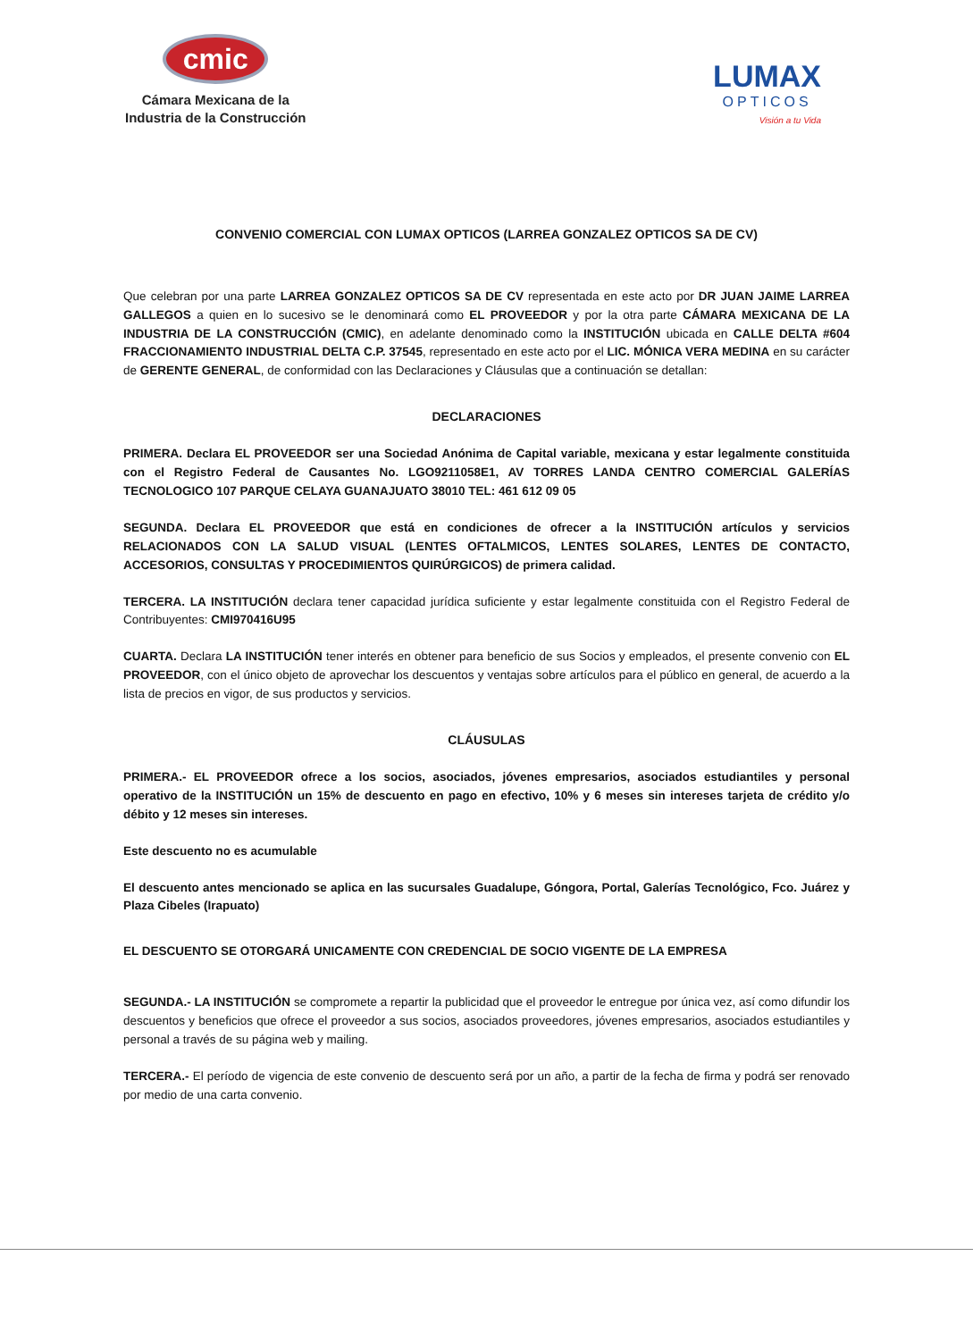cmic
Cámara Mexicana de la
Industria de la Construcción
LUMAX
OPTICOS
Visión a tu Vida
CONVENIO COMERCIAL CON LUMAX OPTICOS (LARREA GONZALEZ OPTICOS SA DE CV)
Que celebran por una parte LARREA GONZALEZ OPTICOS SA DE CV representada en este acto por DR JUAN JAIME LARREA GALLEGOS a quien en lo sucesivo se le denominará como EL PROVEEDOR y por la otra parte CÁMARA MEXICANA DE LA INDUSTRIA DE LA CONSTRUCCIÓN (CMIC), en adelante denominado como la INSTITUCIÓN ubicada en CALLE DELTA #604 FRACCIONAMIENTO INDUSTRIAL DELTA C.P. 37545, representado en este acto por el LIC. MÓNICA VERA MEDINA en su carácter de GERENTE GENERAL, de conformidad con las Declaraciones y Cláusulas que a continuación se detallan:
DECLARACIONES
PRIMERA. Declara EL PROVEEDOR ser una Sociedad Anónima de Capital variable, mexicana y estar legalmente constituida con el Registro Federal de Causantes No. LGO9211058E1, AV TORRES LANDA CENTRO COMERCIAL GALERÍAS TECNOLOGICO 107 PARQUE CELAYA GUANAJUATO 38010 TEL: 461 612 09 05
SEGUNDA. Declara EL PROVEEDOR que está en condiciones de ofrecer a la INSTITUCIÓN artículos y servicios RELACIONADOS CON LA SALUD VISUAL (LENTES OFTALMICOS, LENTES SOLARES, LENTES DE CONTACTO, ACCESORIOS, CONSULTAS Y PROCEDIMIENTOS QUIRÚRGICOS) de primera calidad.
TERCERA. LA INSTITUCIÓN declara tener capacidad jurídica suficiente y estar legalmente constituida con el Registro Federal de Contribuyentes: CMI970416U95
CUARTA. Declara LA INSTITUCIÓN tener interés en obtener para beneficio de sus Socios y empleados, el presente convenio con EL PROVEEDOR, con el único objeto de aprovechar los descuentos y ventajas sobre artículos para el público en general, de acuerdo a la lista de precios en vigor, de sus productos y servicios.
CLÁUSULAS
PRIMERA.- EL PROVEEDOR ofrece a los socios, asociados, jóvenes empresarios, asociados estudiantiles y personal operativo de la INSTITUCIÓN un 15% de descuento en pago en efectivo, 10% y 6 meses sin intereses tarjeta de crédito y/o débito y 12 meses sin intereses.
Este descuento no es acumulable
El descuento antes mencionado se aplica en las sucursales Guadalupe, Góngora, Portal, Galerías Tecnológico, Fco. Juárez y Plaza Cibeles (Irapuato)
EL DESCUENTO SE OTORGARÁ UNICAMENTE CON CREDENCIAL DE SOCIO VIGENTE DE LA EMPRESA
SEGUNDA.- LA INSTITUCIÓN se compromete a repartir la publicidad que el proveedor le entregue por única vez, así como difundir los descuentos y beneficios que ofrece el proveedor a sus socios, asociados proveedores, jóvenes empresarios, asociados estudiantiles y personal a través de su página web y mailing.
TERCERA.- El período de vigencia de este convenio de descuento será por un año, a partir de la fecha de firma y podrá ser renovado por medio de una carta convenio.